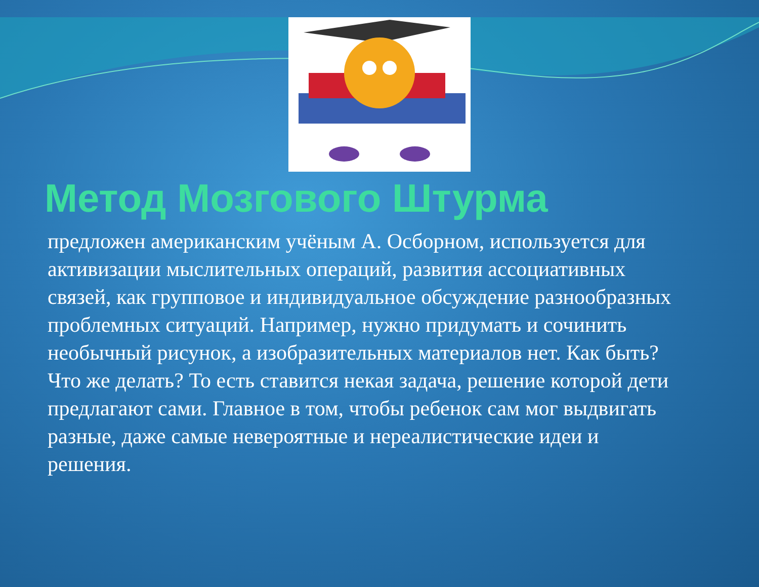Метод Мозгового Штурма
предложен американским учёным А. Осборном, используется для активизации мыслительных операций, развития ассоциативных связей, как групповое и индивидуальное обсуждение разнообразных проблемных ситуаций. Например, нужно придумать и сочинить необычный рисунок, а изобразительных материалов нет. Как быть? Что же делать? То есть ставится некая задача, решение которой дети предлагают сами. Главное в том, чтобы ребенок сам мог выдвигать разные, даже самые невероятные и нереалистические идеи и решения.